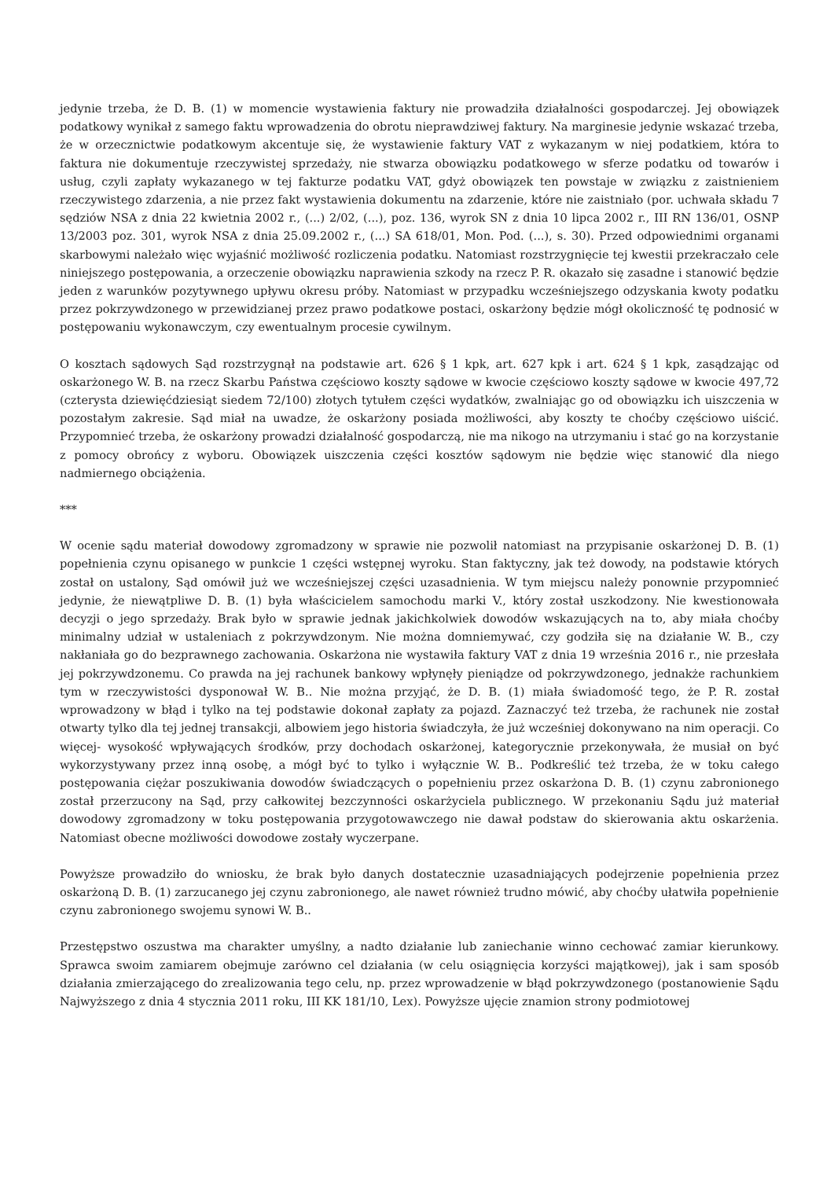jedynie trzeba, że D. B. (1) w momencie wystawienia faktury nie prowadziła działalności gospodarczej. Jej obowiązek podatkowy wynikał z samego faktu wprowadzenia do obrotu nieprawdziwej faktury. Na marginesie jedynie wskazać trzeba, że w orzecznictwie podatkowym akcentuje się, że wystawienie faktury VAT z wykazanym w niej podatkiem, która to faktura nie dokumentuje rzeczywistej sprzedaży, nie stwarza obowiązku podatkowego w sferze podatku od towarów i usług, czyli zapłaty wykazanego w tej fakturze podatku VAT, gdyż obowiązek ten powstaje w związku z zaistnieniem rzeczywistego zdarzenia, a nie przez fakt wystawienia dokumentu na zdarzenie, które nie zaistniało (por. uchwała składu 7 sędziów NSA z dnia 22 kwietnia 2002 r., (...) 2/02, (...), poz. 136, wyrok SN z dnia 10 lipca 2002 r., III RN 136/01, OSNP 13/2003 poz. 301, wyrok NSA z dnia 25.09.2002 r., (...) SA 618/01, Mon. Pod. (...), s. 30). Przed odpowiednimi organami skarbowymi należało więc wyjaśnić możliwość rozliczenia podatku. Natomiast rozstrzygnięcie tej kwestii przekraczało cele niniejszego postępowania, a orzeczenie obowiązku naprawienia szkody na rzecz P. R. okazało się zasadne i stanowić będzie jeden z warunków pozytywnego upływu okresu próby. Natomiast w przypadku wcześniejszego odzyskania kwoty podatku przez pokrzywdzonego w przewidzianej przez prawo podatkowe postaci, oskarżony będzie mógł okoliczność tę podnosić w postępowaniu wykonawczym, czy ewentualnym procesie cywilnym.
O kosztach sądowych Sąd rozstrzygnął na podstawie art. 626 § 1 kpk, art. 627 kpk i art. 624 § 1 kpk, zasądzając od oskarżonego W. B. na rzecz Skarbu Państwa częściowo koszty sądowe w kwocie częściowo koszty sądowe w kwocie 497,72 (czterysta dziewięćdziesiąt siedem 72/100) złotych tytułem części wydatków, zwalniając go od obowiązku ich uiszczenia w pozostałym zakresie. Sąd miał na uwadze, że oskarżony posiada możliwości, aby koszty te choćby częściowo uiścić. Przypomnieć trzeba, że oskarżony prowadzi działalność gospodarczą, nie ma nikogo na utrzymaniu i stać go na korzystanie z pomocy obrońcy z wyboru. Obowiązek uiszczenia części kosztów sądowym nie będzie więc stanowić dla niego nadmiernego obciążenia.
***
W ocenie sądu materiał dowodowy zgromadzony w sprawie nie pozwolił natomiast na przypisanie oskarżonej D. B. (1) popełnienia czynu opisanego w punkcie 1 części wstępnej wyroku. Stan faktyczny, jak też dowody, na podstawie których został on ustalony, Sąd omówił już we wcześniejszej części uzasadnienia. W tym miejscu należy ponownie przypomnieć jedynie, że niewątpliwe D. B. (1) była właścicielem samochodu marki V., który został uszkodzony. Nie kwestionowała decyzji o jego sprzedaży. Brak było w sprawie jednak jakichkolwiek dowodów wskazujących na to, aby miała choćby minimalny udział w ustaleniach z pokrzywdzonym. Nie można domniemywać, czy godziła się na działanie W. B., czy nakłaniała go do bezprawnego zachowania. Oskarżona nie wystawiła faktury VAT z dnia 19 września 2016 r., nie przesłała jej pokrzywdzonemu. Co prawda na jej rachunek bankowy wpłynęły pieniądze od pokrzywdzonego, jednakże rachunkiem tym w rzeczywistości dysponował W. B.. Nie można przyjąć, że D. B. (1) miała świadomość tego, że P. R. został wprowadzony w błąd i tylko na tej podstawie dokonał zapłaty za pojazd. Zaznaczyć też trzeba, że rachunek nie został otwarty tylko dla tej jednej transakcji, albowiem jego historia świadczyła, że już wcześniej dokonywano na nim operacji. Co więcej- wysokość wpływających środków, przy dochodach oskarżonej, kategorycznie przekonywała, że musiał on być wykorzystywany przez inną osobę, a mógł być to tylko i wyłącznie W. B.. Podkreślić też trzeba, że w toku całego postępowania ciężar poszukiwania dowodów świadczących o popełnieniu przez oskarżona D. B. (1) czynu zabronionego został przerzucony na Sąd, przy całkowitej bezczynności oskarżyciela publicznego. W przekonaniu Sądu już materiał dowodowy zgromadzony w toku postępowania przygotowawczego nie dawał podstaw do skierowania aktu oskarżenia. Natomiast obecne możliwości dowodowe zostały wyczerpane.
Powyższe prowadziło do wniosku, że brak było danych dostatecznie uzasadniających podejrzenie popełnienia przez oskarżoną D. B. (1) zarzucanego jej czynu zabronionego, ale nawet również trudno mówić, aby choćby ułatwiła popełnienie czynu zabronionego swojemu synowi W. B..
Przestępstwo oszustwa ma charakter umyślny, a nadto działanie lub zaniechanie winno cechować zamiar kierunkowy. Sprawca swoim zamiarem obejmuje zarówno cel działania (w celu osiągnięcia korzyści majątkowej), jak i sam sposób działania zmierzającego do zrealizowania tego celu, np. przez wprowadzenie w błąd pokrzywdzonego (postanowienie Sądu Najwyższego z dnia 4 stycznia 2011 roku, III KK 181/10, Lex). Powyższe ujęcie znamion strony podmiotowej